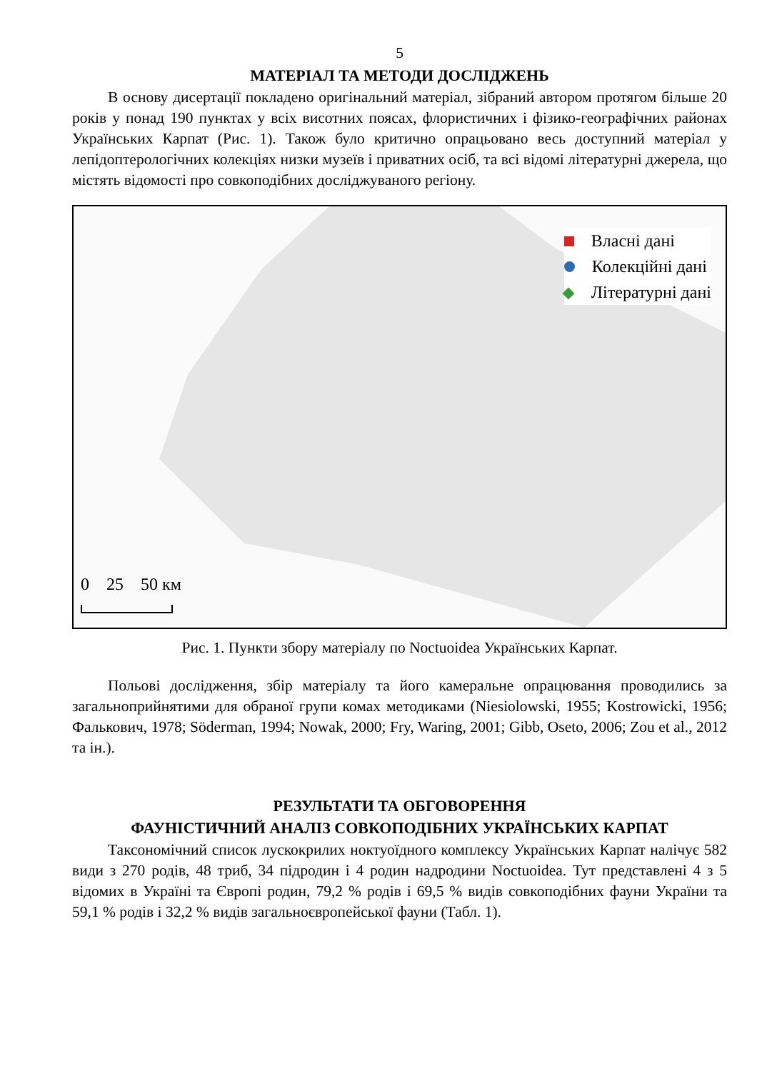5
МАТЕРІАЛ ТА МЕТОДИ ДОСЛІДЖЕНЬ
В основу дисертації покладено оригінальний матеріал, зібраний автором протягом більше 20 років у понад 190 пунктах у всіх висотних поясах, флористичних і фізико-географічних районах Українських Карпат (Рис. 1). Також було критично опрацьовано весь доступний матеріал у лепідоптерологічних колекціях низки музеїв і приватних осіб, та всі відомі літературні джерела, що містять відомості про совкоподібних досліджуваного регіону.
Власні дані
Колекційні дані
Літературні дані
0 25 50 км
Рис. 1. Пункти збору матеріалу по Noctuoidea Українських Карпат.
Польові дослідження, збір матеріалу та його камеральне опрацювання проводились за загальноприйнятими для обраної групи комах методиками (Niesiolowski, 1955; Kostrowicki, 1956; Фалькович, 1978; Söderman, 1994; Nowak, 2000; Fry, Waring, 2001; Gibb, Oseto, 2006; Zou et al., 2012 та ін.).
РЕЗУЛЬТАТИ ТА ОБГОВОРЕННЯ
ФАУНІСТИЧНИЙ АНАЛІЗ СОВКОПОДІБНИХ УКРАЇНСЬКИХ КАРПАТ
Таксономічний список лускокрилих ноктуоїдного комплексу Українських Карпат налічує 582 види з 270 родів, 48 триб, 34 підродин і 4 родин надродини Noctuoidea. Тут представлені 4 з 5 відомих в Україні та Європі родин, 79,2 % родів і 69,5 % видів совкоподібних фауни України та 59,1 % родів і 32,2 % видів загальноєвропейської фауни (Табл. 1).